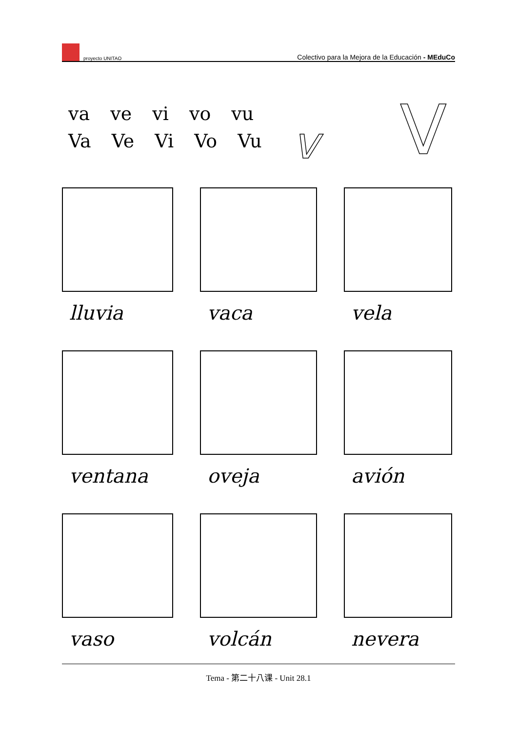proyecto UNITAO Colectivo para la Mejora de la Educación - MEduCo
va ve vi vo vu
Va Ve Vi Vo Vu
v V
lluvia
vaca
vela
ventana
oveja
avión
vaso
volcán
nevera
Tema - 第二十八课 - Unit 28.1